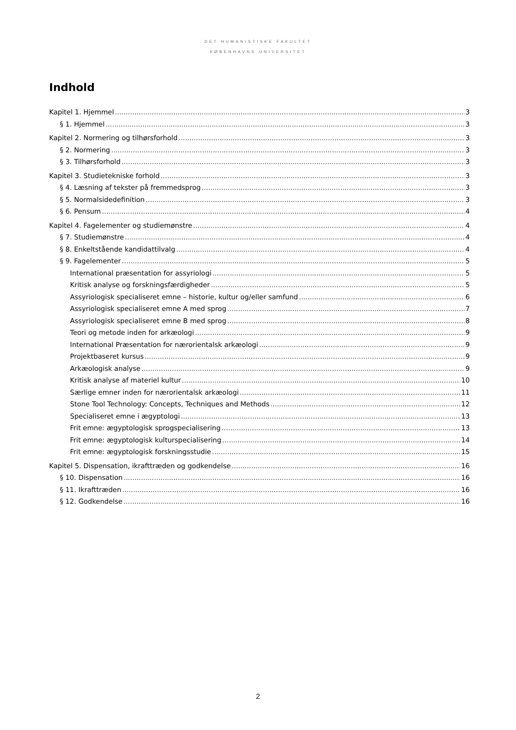DET HUMANISTISKE FAKULTET
KØBENHAVNS UNIVERSITET
Indhold
Kapitel 1. Hjemmel 3
§ 1. Hjemmel 3
Kapitel 2. Normering og tilhørsforhold 3
§ 2. Normering 3
§ 3. Tilhørsforhold 3
Kapitel 3. Studietekniske forhold 3
§ 4. Læsning af tekster på fremmedsprog 3
§ 5. Normalsidedefinition 3
§ 6. Pensum 4
Kapitel 4. Fagelementer og studiemønstre 4
§ 7. Studiemønstre 4
§ 8. Enkeltstående kandidattilvalg 4
§ 9. Fagelementer 5
International præsentation for assyriologi 5
Kritisk analyse og forskningsfærdigheder 5
Assyriologisk specialiseret emne – historie, kultur og/eller samfund 6
Assyriologisk specialiseret emne A med sprog 7
Assyriologisk specialiseret emne B med sprog 8
Teori og metode inden for arkæologi 9
International Præsentation for nærorientalsk arkæologi 9
Projektbaseret kursus 9
Arkæologisk analyse 9
Kritisk analyse af materiel kultur 10
Særlige emner inden for nærorientalsk arkæologi 11
Stone Tool Technology: Concepts, Techniques and Methods 12
Specialiseret emne i ægyptologi 13
Frit emne: ægyptologisk sprogspecialisering 13
Frit emne: ægyptologisk kulturspecialisering 14
Frit emne: ægyptologisk forskningsstudie 15
Kapitel 5. Dispensation, ikrafttræden og godkendelse 16
§ 10. Dispensation 16
§ 11. Ikrafttræden 16
§ 12. Godkendelse 16
2